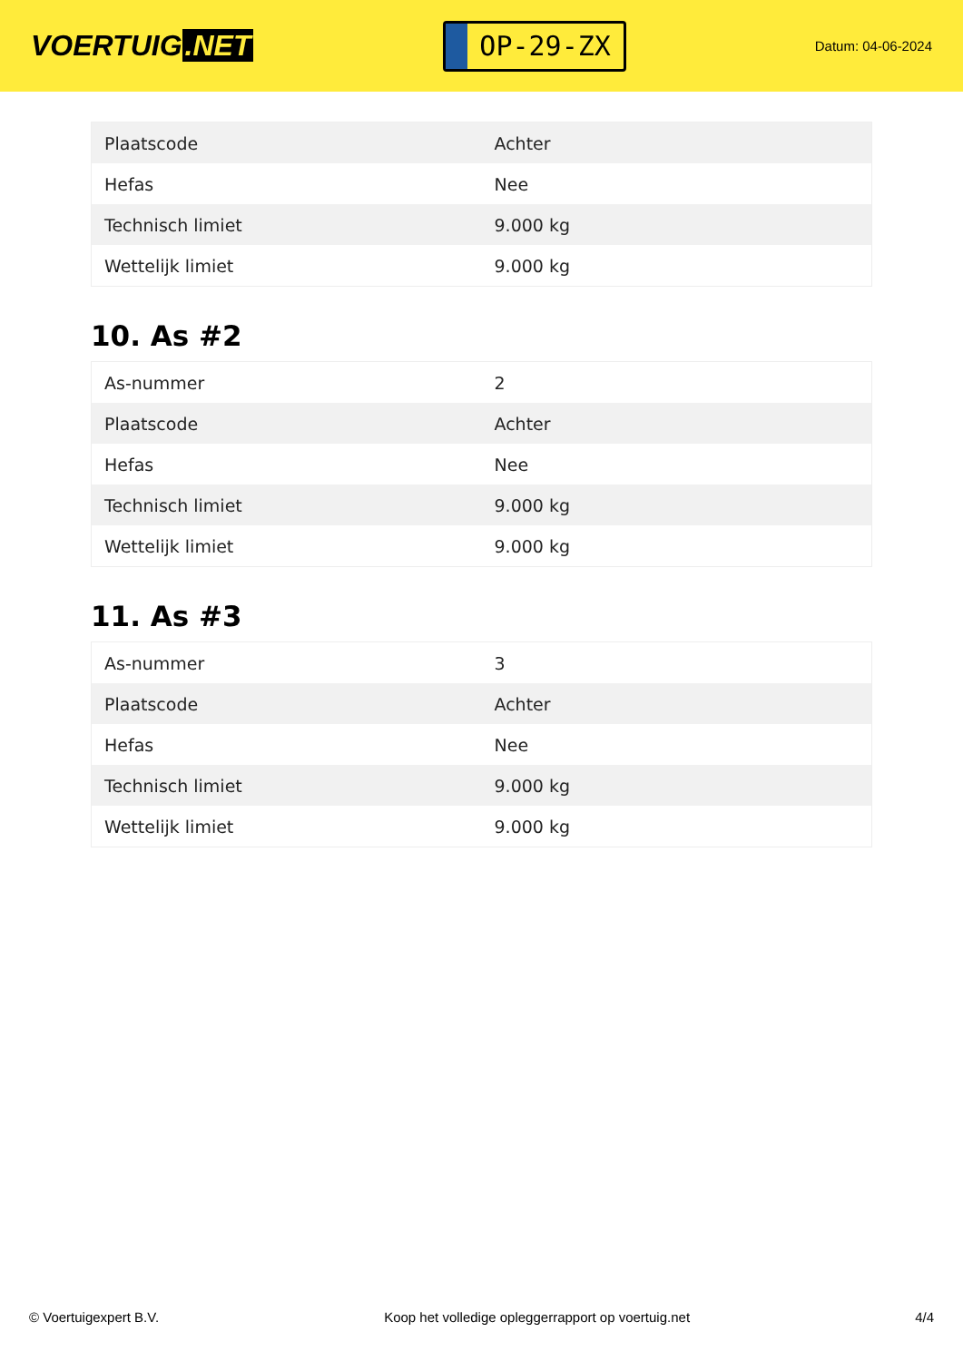VOERTUIG.NET
OP-29-ZX
Datum: 04-06-2024
| Plaatscode | Achter |
| Hefas | Nee |
| Technisch limiet | 9.000 kg |
| Wettelijk limiet | 9.000 kg |
10. As #2
| As-nummer | 2 |
| Plaatscode | Achter |
| Hefas | Nee |
| Technisch limiet | 9.000 kg |
| Wettelijk limiet | 9.000 kg |
11. As #3
| As-nummer | 3 |
| Plaatscode | Achter |
| Hefas | Nee |
| Technisch limiet | 9.000 kg |
| Wettelijk limiet | 9.000 kg |
© Voertuigexpert B.V. Koop het volledige opleggerrapport op voertuig.net 4/4